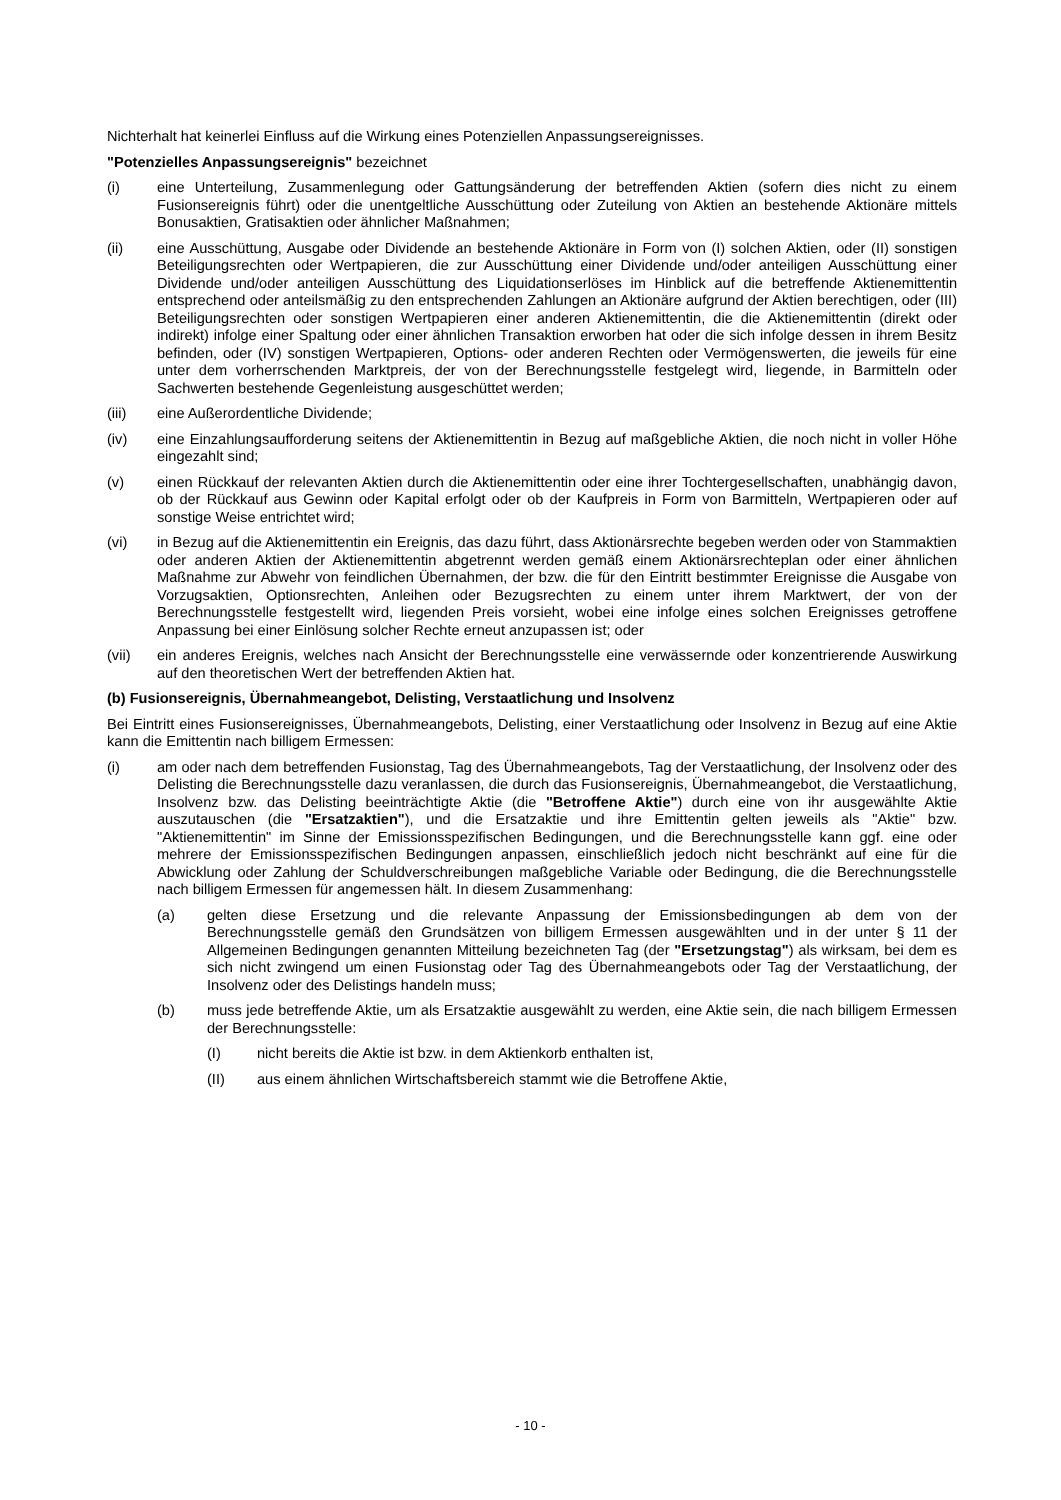Nichterhalt hat keinerlei Einfluss auf die Wirkung eines Potenziellen Anpassungsereignisses.
"Potenzielles Anpassungsereignis" bezeichnet
(i) eine Unterteilung, Zusammenlegung oder Gattungsänderung der betreffenden Aktien (sofern dies nicht zu einem Fusionsereignis führt) oder die unentgeltliche Ausschüttung oder Zuteilung von Aktien an bestehende Aktionäre mittels Bonusaktien, Gratisaktien oder ähnlicher Maßnahmen;
(ii) eine Ausschüttung, Ausgabe oder Dividende an bestehende Aktionäre in Form von (I) solchen Aktien, oder (II) sonstigen Beteiligungsrechten oder Wertpapieren, die zur Ausschüttung einer Dividende und/oder anteiligen Ausschüttung einer Dividende und/oder anteiligen Ausschüttung des Liquidationserlöses im Hinblick auf die betreffende Aktienemittentin entsprechend oder anteilsmäßig zu den entsprechenden Zahlungen an Aktionäre aufgrund der Aktien berechtigen, oder (III) Beteiligungsrechten oder sonstigen Wertpapieren einer anderen Aktienemittentin, die die Aktienemittentin (direkt oder indirekt) infolge einer Spaltung oder einer ähnlichen Transaktion erworben hat oder die sich infolge dessen in ihrem Besitz befinden, oder (IV) sonstigen Wertpapieren, Options- oder anderen Rechten oder Vermögenswerten, die jeweils für eine unter dem vorherrschenden Marktpreis, der von der Berechnungsstelle festgelegt wird, liegende, in Barmitteln oder Sachwerten bestehende Gegenleistung ausgeschüttet werden;
(iii) eine Außerordentliche Dividende;
(iv) eine Einzahlungsaufforderung seitens der Aktienemittentin in Bezug auf maßgebliche Aktien, die noch nicht in voller Höhe eingezahlt sind;
(v) einen Rückkauf der relevanten Aktien durch die Aktienemittentin oder eine ihrer Tochtergesellschaften, unabhängig davon, ob der Rückkauf aus Gewinn oder Kapital erfolgt oder ob der Kaufpreis in Form von Barmitteln, Wertpapieren oder auf sonstige Weise entrichtet wird;
(vi) in Bezug auf die Aktienemittentin ein Ereignis, das dazu führt, dass Aktionärsrechte begeben werden oder von Stammaktien oder anderen Aktien der Aktienemittentin abgetrennt werden gemäß einem Aktionärsrechteplan oder einer ähnlichen Maßnahme zur Abwehr von feindlichen Übernahmen, der bzw. die für den Eintritt bestimmter Ereignisse die Ausgabe von Vorzugsaktien, Optionsrechten, Anleihen oder Bezugsrechten zu einem unter ihrem Marktwert, der von der Berechnungsstelle festgestellt wird, liegenden Preis vorsieht, wobei eine infolge eines solchen Ereignisses getroffene Anpassung bei einer Einlösung solcher Rechte erneut anzupassen ist; oder
(vii) ein anderes Ereignis, welches nach Ansicht der Berechnungsstelle eine verwässernde oder konzentrierende Auswirkung auf den theoretischen Wert der betreffenden Aktien hat.
(b) Fusionsereignis, Übernahmeangebot, Delisting, Verstaatlichung und Insolvenz
Bei Eintritt eines Fusionsereignisses, Übernahmeangebots, Delisting, einer Verstaatlichung oder Insolvenz in Bezug auf eine Aktie kann die Emittentin nach billigem Ermessen:
(i) am oder nach dem betreffenden Fusionstag, Tag des Übernahmeangebots, Tag der Verstaatlichung, der Insolvenz oder des Delisting die Berechnungsstelle dazu veranlassen, die durch das Fusionsereignis, Übernahmeangebot, die Verstaatlichung, Insolvenz bzw. das Delisting beeinträchtigte Aktie (die "Betroffene Aktie") durch eine von ihr ausgewählte Aktie auszutauschen (die "Ersatzaktien"), und die Ersatzaktie und ihre Emittentin gelten jeweils als "Aktie" bzw. "Aktienemittentin" im Sinne der Emissionsspezifischen Bedingungen, und die Berechnungsstelle kann ggf. eine oder mehrere der Emissionsspezifischen Bedingungen anpassen, einschließlich jedoch nicht beschränkt auf eine für die Abwicklung oder Zahlung der Schuldverschreibungen maßgebliche Variable oder Bedingung, die die Berechnungsstelle nach billigem Ermessen für angemessen hält. In diesem Zusammenhang:
(a) gelten diese Ersetzung und die relevante Anpassung der Emissionsbedingungen ab dem von der Berechnungsstelle gemäß den Grundsätzen von billigem Ermessen ausgewählten und in der unter § 11 der Allgemeinen Bedingungen genannten Mitteilung bezeichneten Tag (der "Ersetzungstag") als wirksam, bei dem es sich nicht zwingend um einen Fusionstag oder Tag des Übernahmeangebots oder Tag der Verstaatlichung, der Insolvenz oder des Delistings handeln muss;
(b) muss jede betreffende Aktie, um als Ersatzaktie ausgewählt zu werden, eine Aktie sein, die nach billigem Ermessen der Berechnungsstelle:
(I) nicht bereits die Aktie ist bzw. in dem Aktienkorb enthalten ist,
(II) aus einem ähnlichen Wirtschaftsbereich stammt wie die Betroffene Aktie,
- 10 -